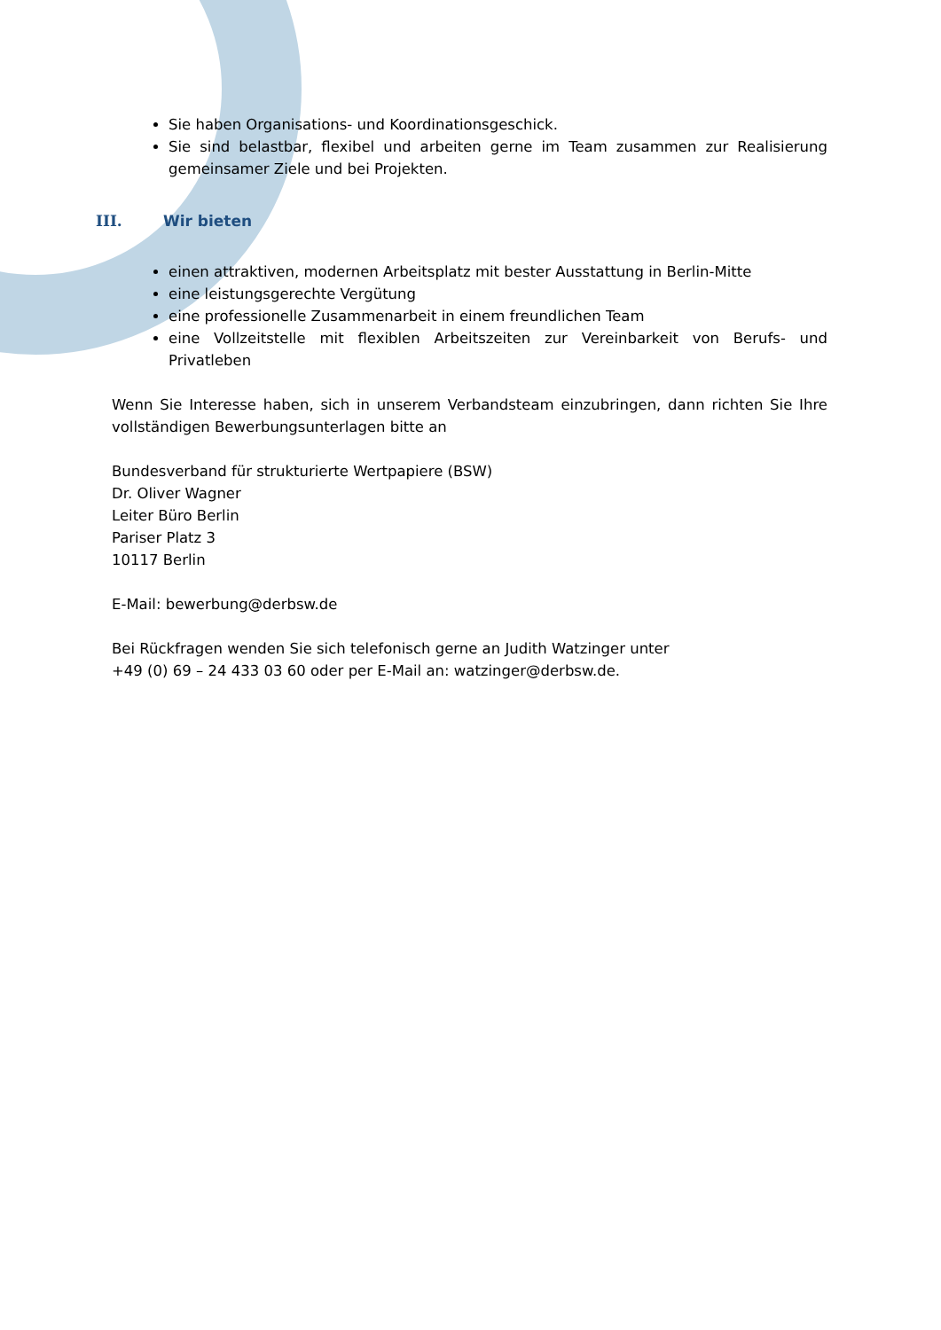Sie haben Organisations- und Koordinationsgeschick.
Sie sind belastbar, flexibel und arbeiten gerne im Team zusammen zur Realisierung gemeinsamer Ziele und bei Projekten.
III. Wir bieten
einen attraktiven, modernen Arbeitsplatz mit bester Ausstattung in Berlin-Mitte
eine leistungsgerechte Vergütung
eine professionelle Zusammenarbeit in einem freundlichen Team
eine Vollzeitstelle mit flexiblen Arbeitszeiten zur Vereinbarkeit von Berufs- und Privatleben
Wenn Sie Interesse haben, sich in unserem Verbandsteam einzubringen, dann richten Sie Ihre vollständigen Bewerbungsunterlagen bitte an
Bundesverband für strukturierte Wertpapiere (BSW)
Dr. Oliver Wagner
Leiter Büro Berlin
Pariser Platz 3
10117 Berlin
E-Mail: bewerbung@derbsw.de
Bei Rückfragen wenden Sie sich telefonisch gerne an Judith Watzinger unter
+49 (0) 69 – 24 433 03 60 oder per E-Mail an: watzinger@derbsw.de.